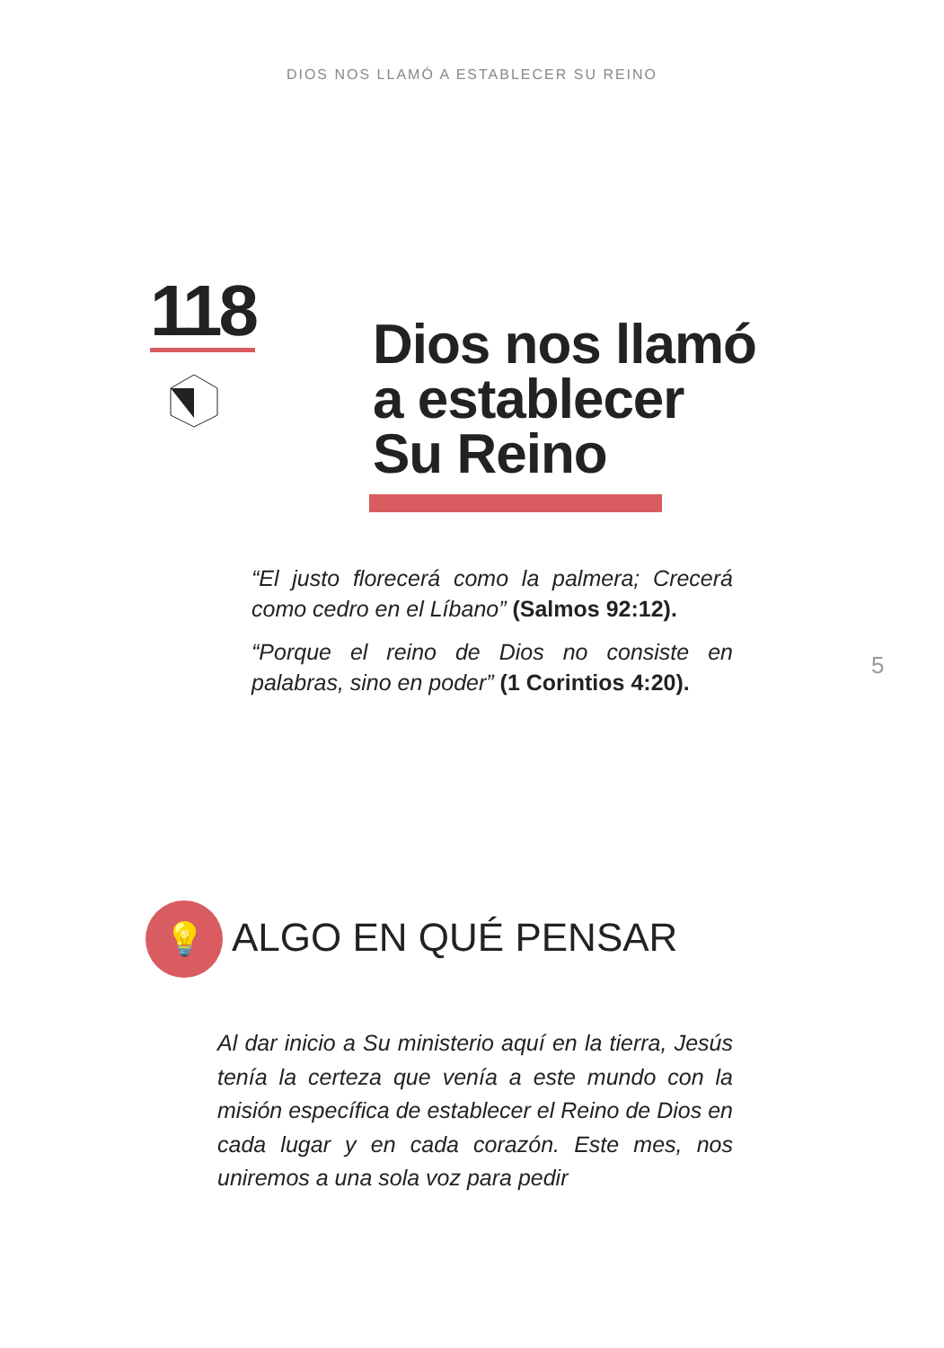DIOS NOS LLAMÓ A ESTABLECER SU REINO
118
Dios nos llamó
a establecer
Su Reino
“El justo florecerá como la palmera; Crecerá como cedro en el Líbano” (Salmos 92:12).
“Porque el reino de Dios no consiste en palabras, sino en poder” (1 Corintios 4:20).
5
💡 ALGO EN QUÉ PENSAR
Al dar inicio a Su ministerio aquí en la tierra, Jesús tenía la certeza que venía a este mundo con la misión específica de establecer el Reino de Dios en cada lugar y en cada corazón. Este mes, nos uniremos a una sola voz para pedir